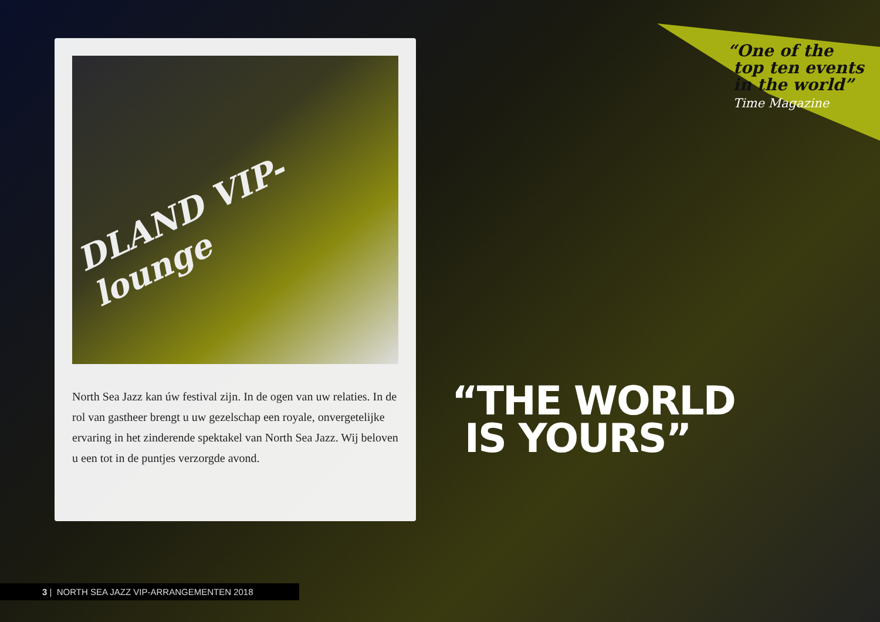DLAND VIP-lounge
North Sea Jazz kan úw festival zijn. In de ogen van uw relaties. In de rol van gastheer brengt u uw gezelschap een royale, onvergetelijke ervaring in het zinderende spektakel van North Sea Jazz. Wij beloven u een tot in de puntjes verzorgde avond.
“One of the
top ten events
in the world”
Time Magazine
“THE WORLD
IS YOURS”
3 | NORTH SEA JAZZ VIP-ARRANGEMENTEN 2018